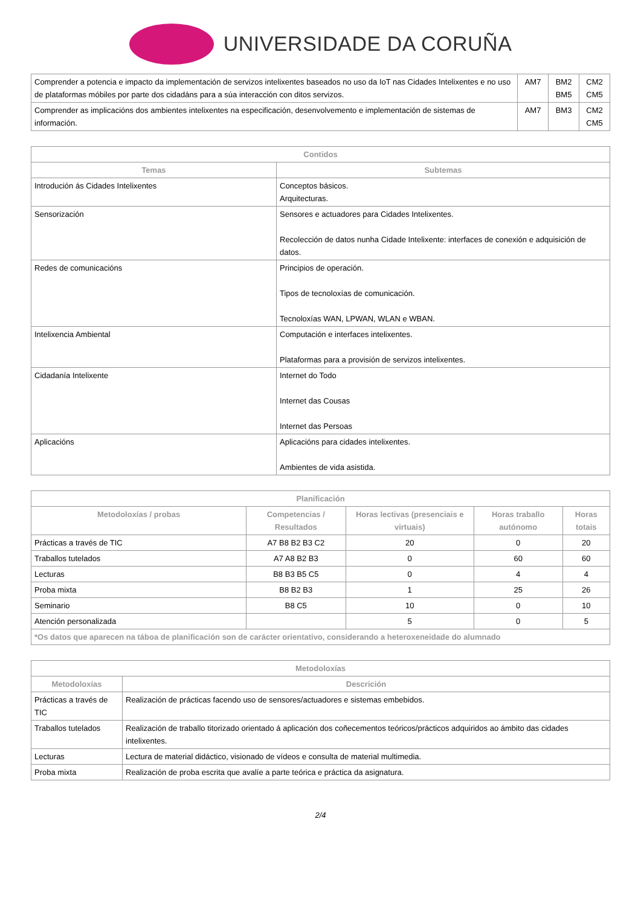UNIVERSIDADE DA CORUÑA
| Comprender a potencia e impacto da implementación de servizos intelixentes baseados no uso da IoT nas Cidades Intelixentes e no uso de plataformas móbiles por parte dos cidadáns para a súa interacción con ditos servizos. | AM7 | BM2 BM5 | CM2 CM5 |
| Comprender as implicacións dos ambientes intelixentes na especificación, desenvolvemento e implementación de sistemas de información. | AM7 | BM3 | CM2 CM5 |
| Contidos | |
| --- | --- |
| Temas | Subtemas |
| Introdución ás Cidades Intelixentes | Conceptos básicos. Arquitecturas. |
| Sensorización | Sensores e actuadores para Cidades Intelixentes. Recolección de datos nunha Cidade Intelixente: interfaces de conexión e adquisición de datos. |
| Redes de comunicacións | Principios de operación. Tipos de tecnoloxías de comunicación. Tecnoloxías WAN, LPWAN, WLAN e WBAN. |
| Intelixencia Ambiental | Computación e interfaces intelixentes. Plataformas para a provisión de servizos intelixentes. |
| Cidadanía Intelixente | Internet do Todo Internet das Cousas Internet das Persoas |
| Aplicacións | Aplicacións para cidades intelixentes. Ambientes de vida asistida. |
| Planificación | | | | |
| --- | --- | --- | --- | --- |
| Metodoloxías / probas | Competencias / Resultados | Horas lectivas (presenciais e virtuais) | Horas traballo autónomo | Horas totais |
| Prácticas a través de TIC | A7 B8 B2 B3 C2 | 20 | 0 | 20 |
| Traballos tutelados | A7 A8 B2 B3 | 0 | 60 | 60 |
| Lecturas | B8 B3 B5 C5 | 0 | 4 | 4 |
| Proba mixta | B8 B2 B3 | 1 | 25 | 26 |
| Seminario | B8 C5 | 10 | 0 | 10 |
| Atención personalizada | | 5 | 0 | 5 |
| *Os datos que aparecen na táboa de planificación son de carácter orientativo, considerando a heteroxeneidade do alumnado | | | | |
| Metodoloxías | |
| --- | --- |
| Metodoloxías | Descrición |
| Prácticas a través de TIC | Realización de prácticas facendo uso de sensores/actuadores e sistemas embebidos. |
| Traballos tutelados | Realización de traballo titorizado orientado á aplicación dos coñecementos teóricos/prácticos adquiridos ao ámbito das cidades intelixentes. |
| Lecturas | Lectura de material didáctico, visionado de vídeos e consulta de material multimedia. |
| Proba mixta | Realización de proba escrita que avalíe a parte teórica e práctica da asignatura. |
2/4